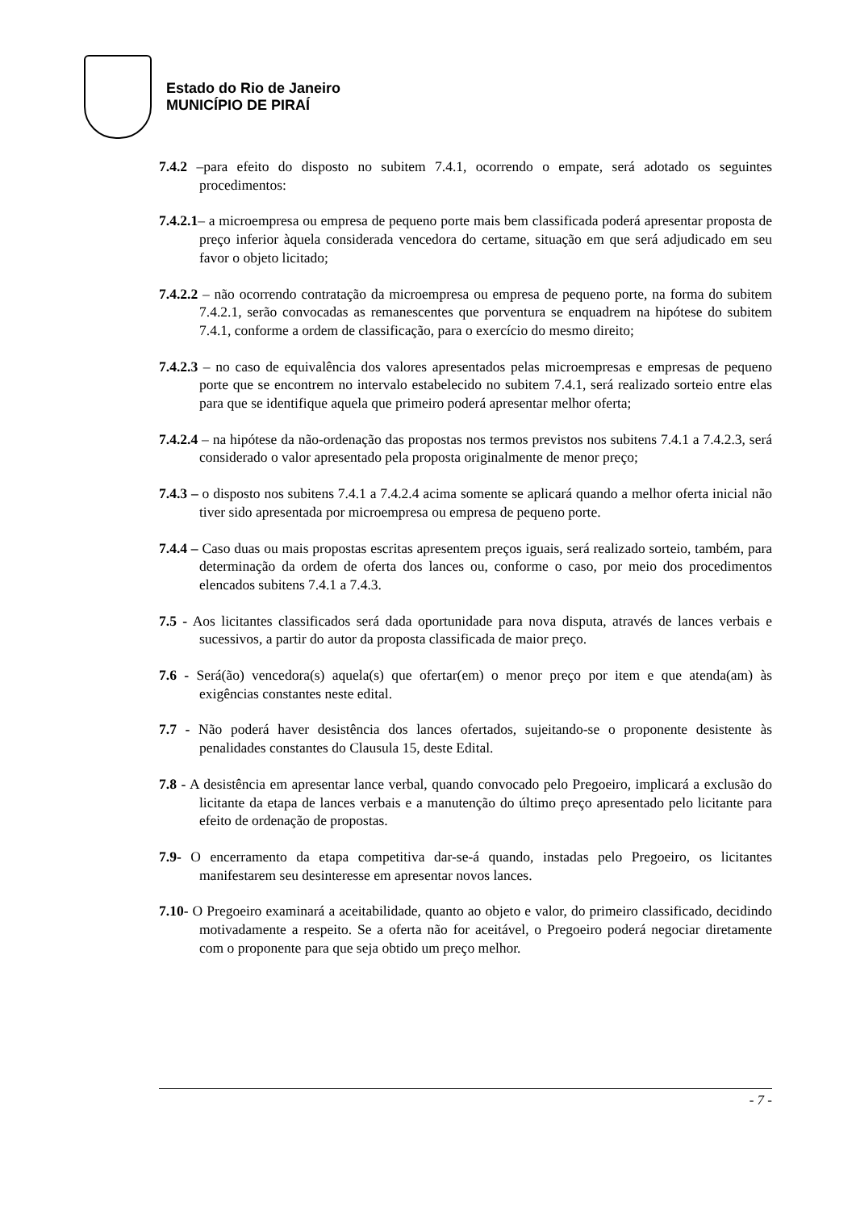Estado do Rio de Janeiro
MUNICÍPIO DE PIRAÍ
7.4.2 –para efeito do disposto no subitem 7.4.1, ocorrendo o empate, será adotado os seguintes procedimentos:
7.4.2.1– a microempresa ou empresa de pequeno porte mais bem classificada poderá apresentar proposta de preço inferior àquela considerada vencedora do certame, situação em que será adjudicado em seu favor o objeto licitado;
7.4.2.2 – não ocorrendo contratação da microempresa ou empresa de pequeno porte, na forma do subitem 7.4.2.1, serão convocadas as remanescentes que porventura se enquadrem na hipótese do subitem 7.4.1, conforme a ordem de classificação, para o exercício do mesmo direito;
7.4.2.3 – no caso de equivalência dos valores apresentados pelas microempresas e empresas de pequeno porte que se encontrem no intervalo estabelecido no subitem 7.4.1, será realizado sorteio entre elas para que se identifique aquela que primeiro poderá apresentar melhor oferta;
7.4.2.4 – na hipótese da não-ordenação das propostas nos termos previstos nos subitens 7.4.1 a 7.4.2.3, será considerado o valor apresentado pela proposta originalmente de menor preço;
7.4.3 – o disposto nos subitens 7.4.1 a 7.4.2.4 acima somente se aplicará quando a melhor oferta inicial não tiver sido apresentada por microempresa ou empresa de pequeno porte.
7.4.4 – Caso duas ou mais propostas escritas apresentem preços iguais, será realizado sorteio, também, para determinação da ordem de oferta dos lances ou, conforme o caso, por meio dos procedimentos elencados subitens 7.4.1 a 7.4.3.
7.5 - Aos licitantes classificados será dada oportunidade para nova disputa, através de lances verbais e sucessivos, a partir do autor da proposta classificada de maior preço.
7.6 - Será(ão) vencedora(s) aquela(s) que ofertar(em) o menor preço por item e que atenda(am) às exigências constantes neste edital.
7.7 - Não poderá haver desistência dos lances ofertados, sujeitando-se o proponente desistente às penalidades constantes do Clausula 15, deste Edital.
7.8 - A desistência em apresentar lance verbal, quando convocado pelo Pregoeiro, implicará a exclusão do licitante da etapa de lances verbais e a manutenção do último preço apresentado pelo licitante para efeito de ordenação de propostas.
7.9- O encerramento da etapa competitiva dar-se-á quando, instadas pelo Pregoeiro, os licitantes manifestarem seu desinteresse em apresentar novos lances.
7.10- O Pregoeiro examinará a aceitabilidade, quanto ao objeto e valor, do primeiro classificado, decidindo motivadamente a respeito. Se a oferta não for aceitável, o Pregoeiro poderá negociar diretamente com o proponente para que seja obtido um preço melhor.
- 7 -